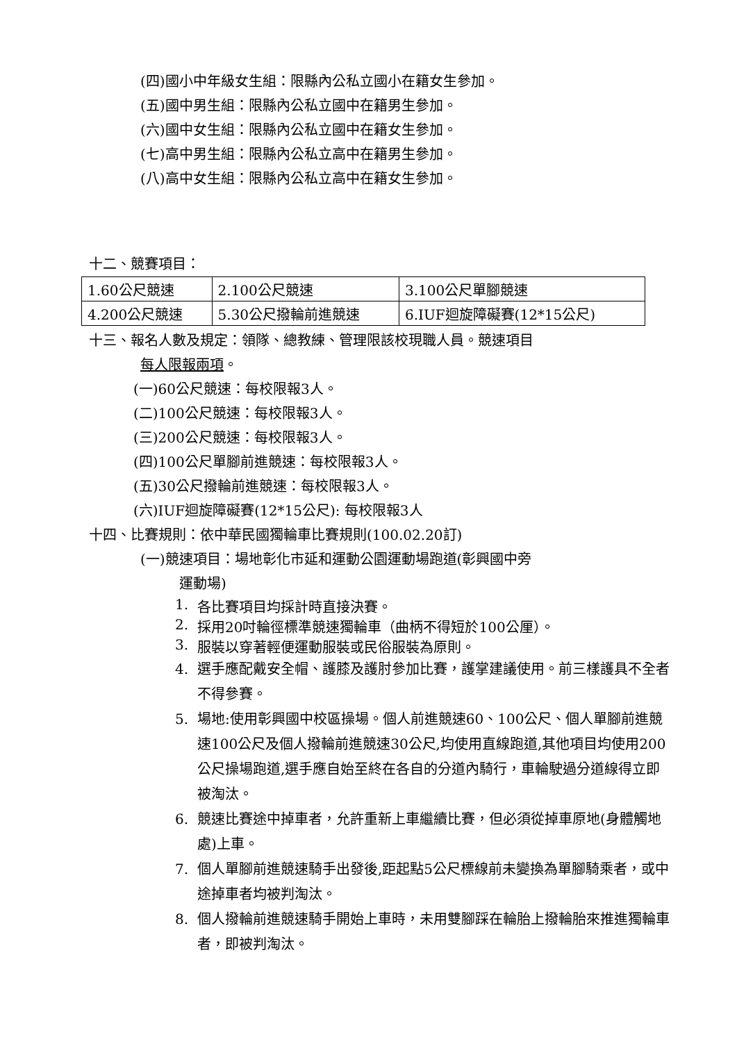(四)國小中年級女生組：限縣內公私立國小在籍女生參加。
(五)國中男生組：限縣內公私立國中在籍男生參加。
(六)國中女生組：限縣內公私立國中在籍女生參加。
(七)高中男生組：限縣內公私立高中在籍男生參加。
(八)高中女生組：限縣內公私立高中在籍女生參加。
十二、競賽項目：
| 1.60公尺競速 | 2.100公尺競速 | 3.100公尺單腳競速 |
| 4.200公尺競速 | 5.30公尺撥輪前進競速 | 6.IUF迴旋障礙賽(12*15公尺) |
十三、報名人數及規定：領隊、總教練、管理限該校現職人員。競速項目
每人限報兩項。
(一)60公尺競速：每校限報3人。
(二)100公尺競速：每校限報3人。
(三)200公尺競速：每校限報3人。
(四)100公尺單腳前進競速：每校限報3人。
(五)30公尺撥輪前進競速：每校限報3人。
(六)IUF迴旋障礙賽(12*15公尺): 每校限報3人
十四、比賽規則：依中華民國獨輪車比賽規則(100.02.20訂)
(一)競速項目：場地彰化市延和運動公園運動場跑道(彰興國中旁
運動場)
1. 各比賽項目均採計時直接決賽。
2. 採用20吋輪徑標準競速獨輪車（曲柄不得短於100公厘）。
3. 服裝以穿著輕便運動服裝或民俗服裝為原則。
4. 選手應配戴安全帽、護膝及護肘參加比賽，護掌建議使用。前三樣護具不全者不得參賽。
5. 場地:使用彰興國中校區操場。個人前進競速60、100公尺、個人單腳前進競速100公尺及個人撥輪前進競速30公尺,均使用直線跑道,其他項目均使用200公尺操場跑道,選手應自始至終在各自的分道內騎行，車輪駛過分道線得立即被淘汰。
6. 競速比賽途中掉車者，允許重新上車繼續比賽，但必須從掉車原地(身體觸地處)上車。
7. 個人單腳前進競速騎手出發後,距起點5公尺標線前未變換為單腳騎乘者，或中途掉車者均被判淘汰。
8. 個人撥輪前進競速騎手開始上車時，未用雙腳踩在輪胎上撥輪胎來推進獨輪車者，即被判淘汰。